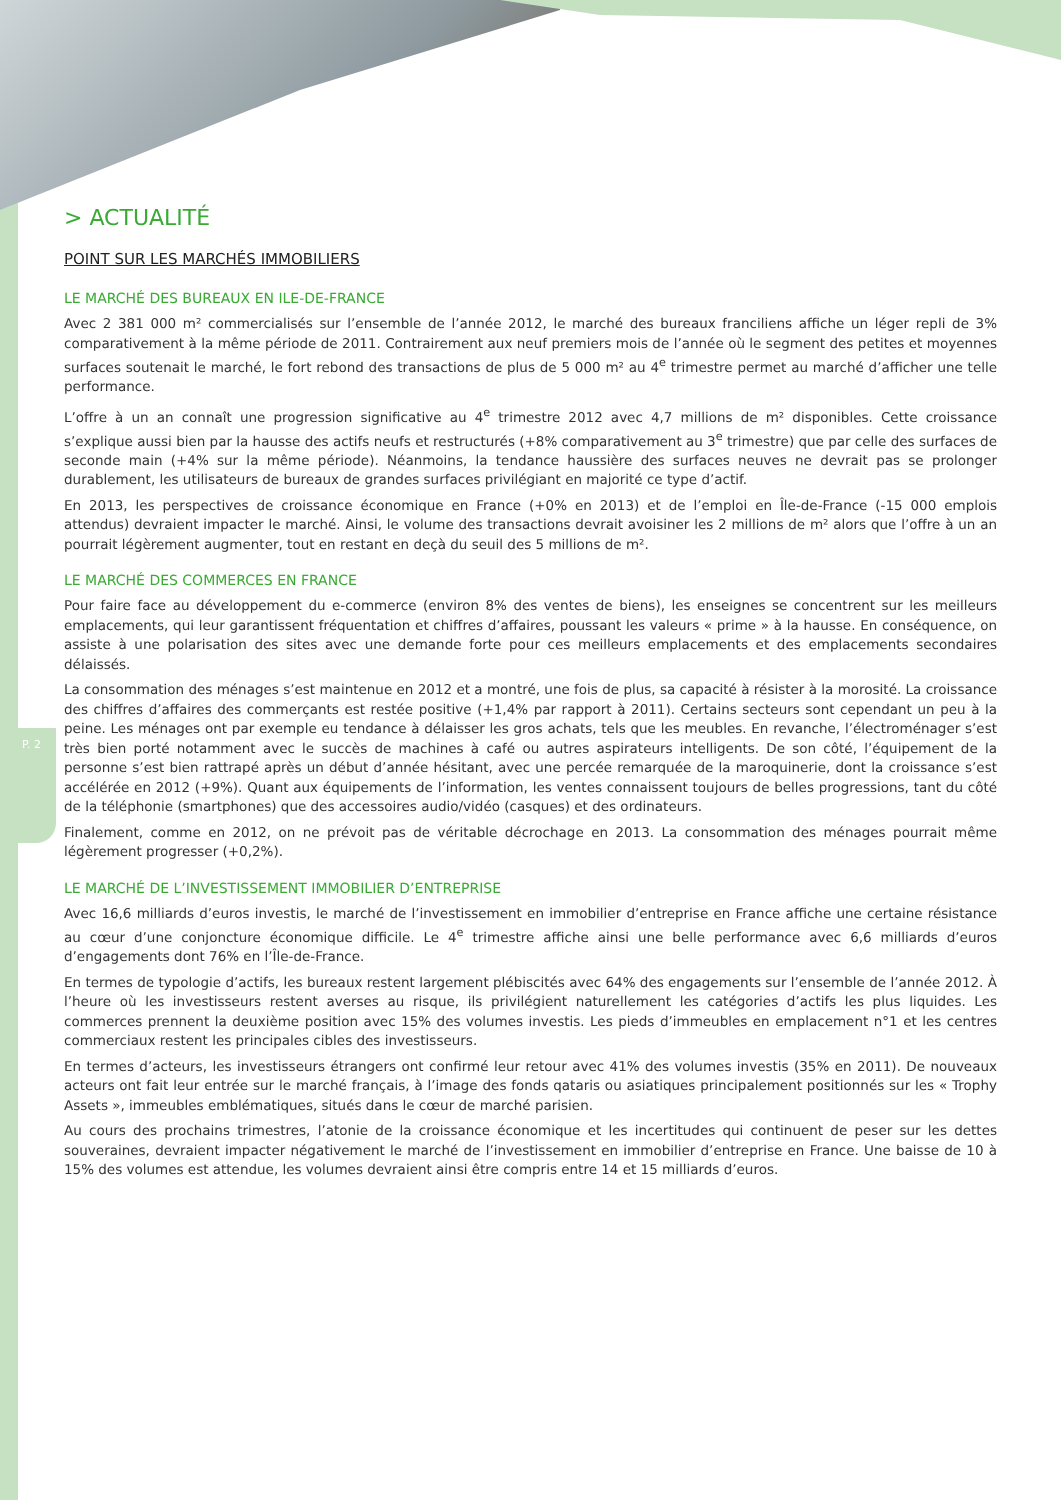P. 2
> ACTUALITÉ
POINT SUR LES MARCHÉS IMMOBILIERS
LE MARCHÉ DES BUREAUX EN ILE-DE-FRANCE
Avec 2 381 000 m² commercialisés sur l’ensemble de l’année 2012, le marché des bureaux franciliens affiche un léger repli de 3% comparativement à la même période de 2011. Contrairement aux neuf premiers mois de l’année où le segment des petites et moyennes surfaces soutenait le marché, le fort rebond des transactions de plus de 5 000 m² au 4<sup>e</sup> trimestre permet au marché d’afficher une telle performance.
L’offre à un an connaît une progression significative au 4<sup>e</sup> trimestre 2012 avec 4,7 millions de m² disponibles. Cette croissance s’explique aussi bien par la hausse des actifs neufs et restructurés (+8% comparativement au 3<sup>e</sup> trimestre) que par celle des surfaces de seconde main (+4% sur la même période). Néanmoins, la tendance haussière des surfaces neuves ne devrait pas se prolonger durablement, les utilisateurs de bureaux de grandes surfaces privilégiant en majorité ce type d’actif.
En 2013, les perspectives de croissance économique en France (+0% en 2013) et de l’emploi en Île-de-France (-15 000 emplois attendus) devraient impacter le marché. Ainsi, le volume des transactions devrait avoisiner les 2 millions de m² alors que l’offre à un an pourrait légèrement augmenter, tout en restant en deçà du seuil des 5 millions de m².
LE MARCHÉ DES COMMERCES EN FRANCE
Pour faire face au développement du e-commerce (environ 8% des ventes de biens), les enseignes se concentrent sur les meilleurs emplacements, qui leur garantissent fréquentation et chiffres d’affaires, poussant les valeurs « prime » à la hausse. En conséquence, on assiste à une polarisation des sites avec une demande forte pour ces meilleurs emplacements et des emplacements secondaires délaissés.
La consommation des ménages s’est maintenue en 2012 et a montré, une fois de plus, sa capacité à résister à la morosité. La croissance des chiffres d’affaires des commerçants est restée positive (+1,4% par rapport à 2011). Certains secteurs sont cependant un peu à la peine. Les ménages ont par exemple eu tendance à délaisser les gros achats, tels que les meubles. En revanche, l’électroménager s’est très bien porté notamment avec le succès de machines à café ou autres aspirateurs intelligents. De son côté, l’équipement de la personne s’est bien rattrapé après un début d’année hésitant, avec une percée remarquée de la maroquinerie, dont la croissance s’est accélérée en 2012 (+9%). Quant aux équipements de l’information, les ventes connaissent toujours de belles progressions, tant du côté de la téléphonie (smartphones) que des accessoires audio/vidéo (casques) et des ordinateurs.
Finalement, comme en 2012, on ne prévoit pas de véritable décrochage en 2013. La consommation des ménages pourrait même légèrement progresser (+0,2%).
LE MARCHÉ DE L’INVESTISSEMENT IMMOBILIER D’ENTREPRISE
Avec 16,6 milliards d’euros investis, le marché de l’investissement en immobilier d’entreprise en France affiche une certaine résistance au cœur d’une conjoncture économique difficile. Le 4<sup>e</sup> trimestre affiche ainsi une belle performance avec 6,6 milliards d’euros d’engagements dont 76% en l’Île-de-France.
En termes de typologie d’actifs, les bureaux restent largement plébiscités avec 64% des engagements sur l’ensemble de l’année 2012. À l’heure où les investisseurs restent averses au risque, ils privilégient naturellement les catégories d’actifs les plus liquides. Les commerces prennent la deuxième position avec 15% des volumes investis. Les pieds d’immeubles en emplacement n°1 et les centres commerciaux restent les principales cibles des investisseurs.
En termes d’acteurs, les investisseurs étrangers ont confirmé leur retour avec 41% des volumes investis (35% en 2011). De nouveaux acteurs ont fait leur entrée sur le marché français, à l’image des fonds qataris ou asiatiques principalement positionnés sur les « Trophy Assets », immeubles emblématiques, situés dans le cœur de marché parisien.
Au cours des prochains trimestres, l’atonie de la croissance économique et les incertitudes qui continuent de peser sur les dettes souveraines, devraient impacter négativement le marché de l’investissement en immobilier d’entreprise en France. Une baisse de 10 à 15% des volumes est attendue, les volumes devraient ainsi être compris entre 14 et 15 milliards d’euros.